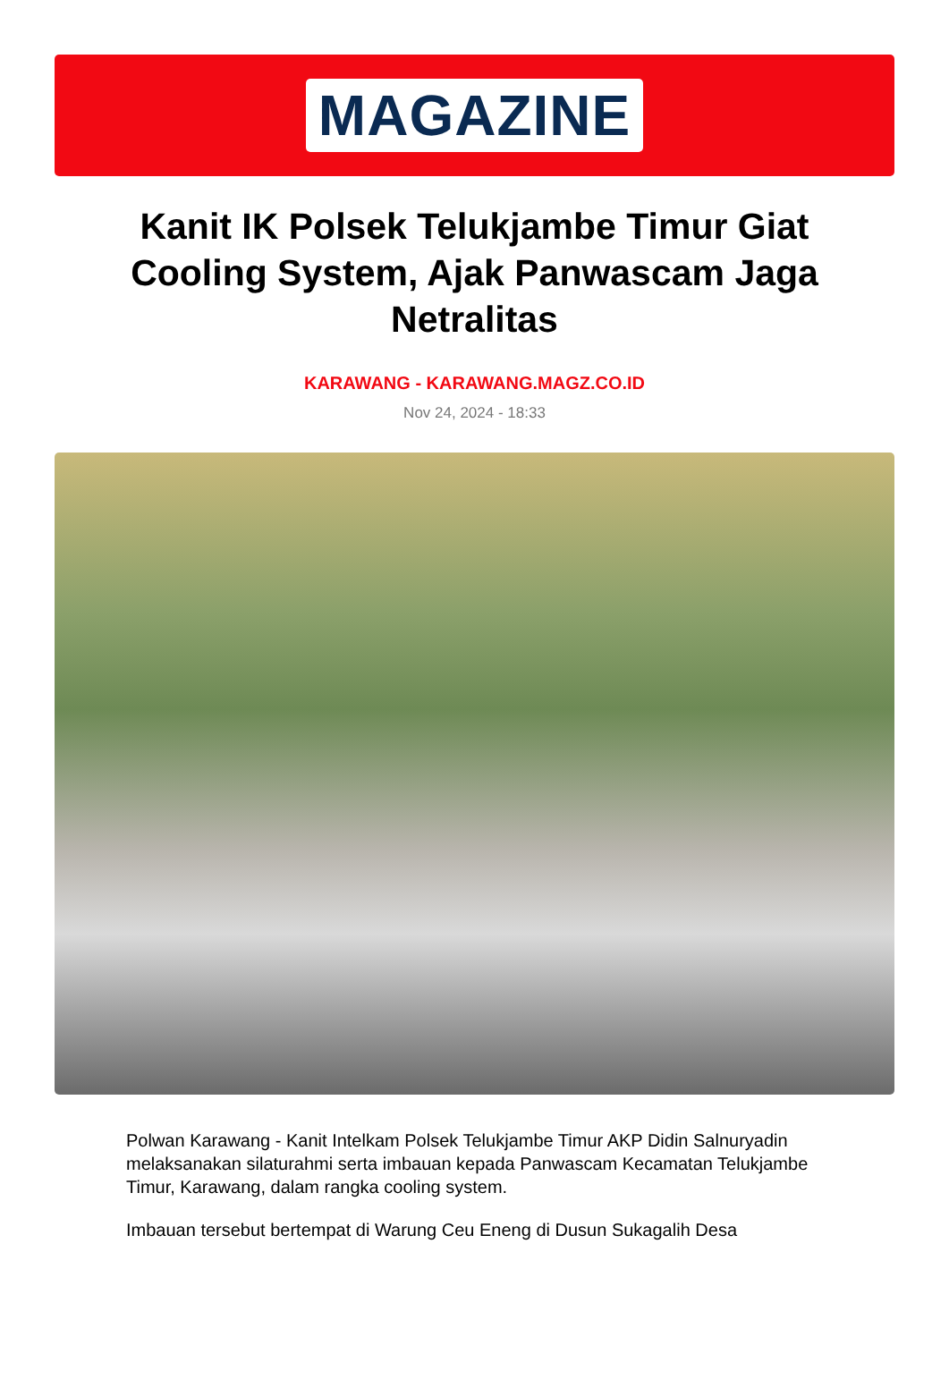MAGAZINE
Kanit IK Polsek Telukjambe Timur Giat Cooling System, Ajak Panwascam Jaga Netralitas
KARAWANG - KARAWANG.MAGZ.CO.ID
Nov 24, 2024 - 18:33
Polwan Karawang - Kanit Intelkam Polsek Telukjambe Timur AKP Didin Salnuryadin melaksanakan silaturahmi serta imbauan kepada Panwascam Kecamatan Telukjambe Timur, Karawang, dalam rangka cooling system.
Imbauan tersebut bertempat di Warung Ceu Eneng di Dusun Sukagalih Desa